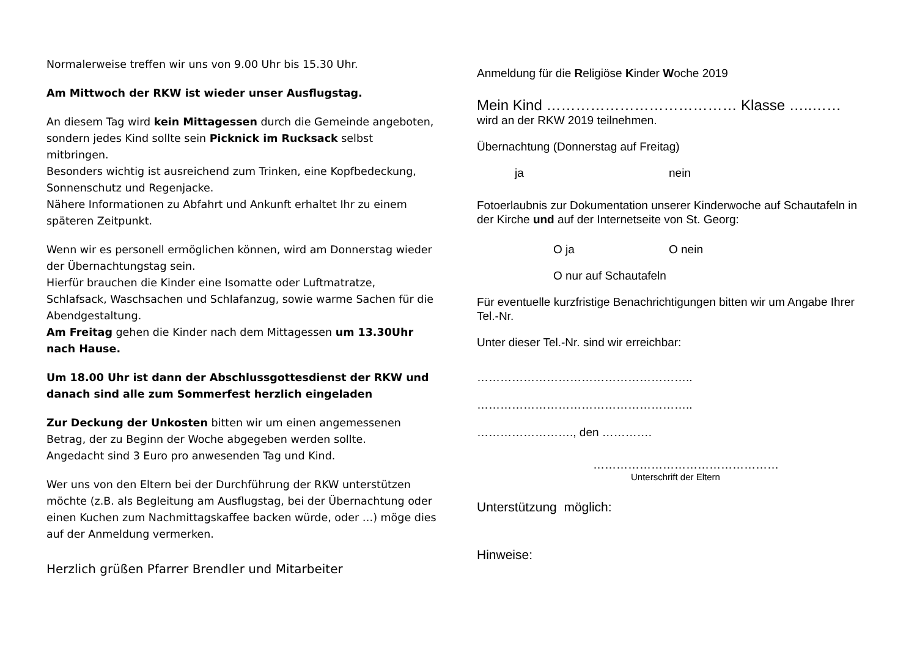Normalerweise treffen wir uns von 9.00 Uhr bis 15.30 Uhr.
Am Mittwoch der RKW ist wieder unser Ausflugstag.
An diesem Tag wird kein Mittagessen durch die Gemeinde angeboten, sondern jedes Kind sollte sein Picknick im Rucksack selbst mitbringen.
Besonders wichtig ist ausreichend zum Trinken, eine Kopfbedeckung, Sonnenschutz und Regenjacke.
Nähere Informationen zu Abfahrt und Ankunft erhaltet Ihr zu einem späteren Zeitpunkt.
Wenn wir es personell ermöglichen können, wird am Donnerstag wieder der Übernachtungstag sein.
Hierfür brauchen die Kinder eine Isomatte oder Luftmatratze, Schlafsack, Waschsachen und Schlafanzug, sowie warme Sachen für die Abendgestaltung.
Am Freitag gehen die Kinder nach dem Mittagessen um 13.30Uhr nach Hause.
Um 18.00 Uhr ist dann der Abschlussgottesdienst der RKW und danach sind alle zum Sommerfest herzlich eingeladen
Zur Deckung der Unkosten bitten wir um einen angemessenen Betrag, der zu Beginn der Woche abgegeben werden sollte.
Angedacht sind 3 Euro pro anwesenden Tag und Kind.
Wer uns von den Eltern bei der Durchführung der RKW unterstützen möchte (z.B. als Begleitung am Ausflugstag, bei der Übernachtung oder einen Kuchen zum Nachmittagskaffee backen würde, oder …) möge dies auf der Anmeldung vermerken.
Herzlich grüßen Pfarrer Brendler und Mitarbeiter
Anmeldung für die Religiöse Kinder Woche 2019
Mein Kind ………………………………… Klasse …..……
wird an der RKW 2019 teilnehmen.
Übernachtung (Donnerstag auf Freitag)
ja nein
Fotoerlaubnis zur Dokumentation unserer Kinderwoche auf Schautafeln in der Kirche und auf der Internetseite von St. Georg:
O ja O nein
O nur auf Schautafeln
Für eventuelle kurzfristige Benachrichtigungen bitten wir um Angabe Ihrer Tel.-Nr.
Unter dieser Tel.-Nr. sind wir erreichbar:
………………………………………………..
………………………………………………..
……………………., den ………….
…………………………………………
Unterschrift der Eltern
Unterstützung möglich:
Hinweise: